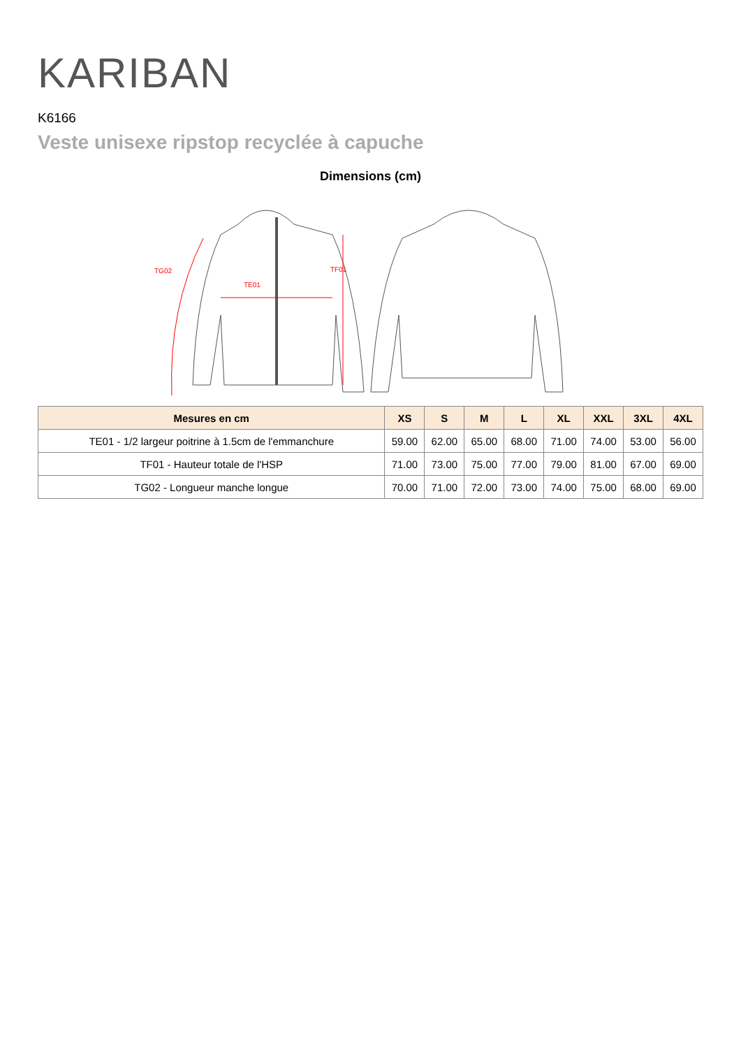KARIBAN
K6166
Veste unisexe ripstop recyclée à capuche
Dimensions (cm)
TG02
TE01
TF01
| Mesures en cm | XS | S | M | L | XL | XXL | 3XL | 4XL |
| --- | --- | --- | --- | --- | --- | --- | --- | --- |
| TE01 - 1/2 largeur poitrine à 1.5cm de l'emmanchure | 59.00 | 62.00 | 65.00 | 68.00 | 71.00 | 74.00 | 53.00 | 56.00 |
| TF01 - Hauteur totale de l'HSP | 71.00 | 73.00 | 75.00 | 77.00 | 79.00 | 81.00 | 67.00 | 69.00 |
| TG02 - Longueur manche longue | 70.00 | 71.00 | 72.00 | 73.00 | 74.00 | 75.00 | 68.00 | 69.00 |